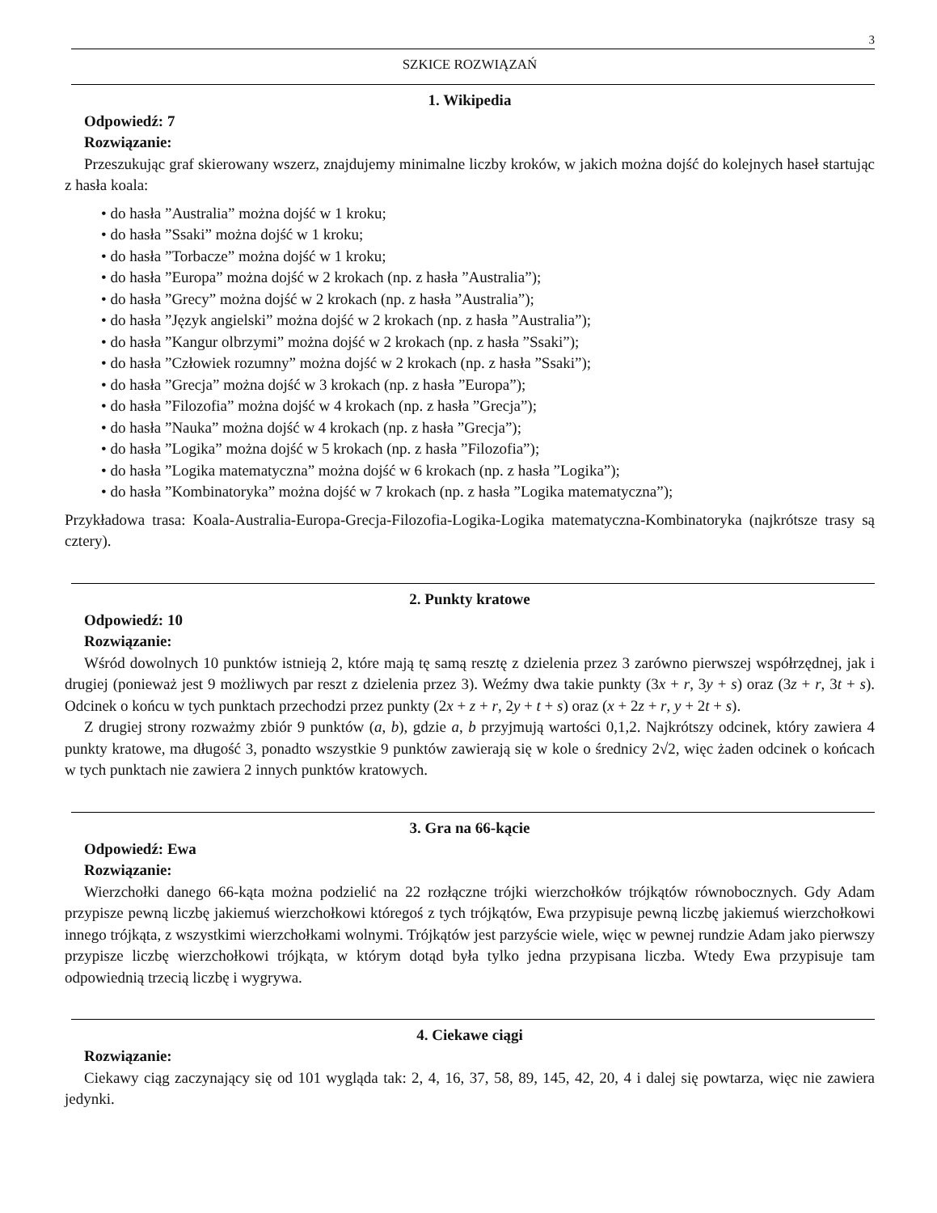3
SZKICE ROZWIĄZAŃ
1. Wikipedia
Odpowiedź: 7
Rozwiązanie:
Przeszukując graf skierowany wszerz, znajdujemy minimalne liczby kroków, w jakich można dojść do kolejnych haseł startując z hasła koala:
do hasła ”Australia” można dojść w 1 kroku;
do hasła ”Ssaki” można dojść w 1 kroku;
do hasła ”Torbacze” można dojść w 1 kroku;
do hasła ”Europa” można dojść w 2 krokach (np. z hasła ”Australia”);
do hasła ”Grecy” można dojść w 2 krokach (np. z hasła ”Australia”);
do hasła ”Język angielski” można dojść w 2 krokach (np. z hasła ”Australia”);
do hasła ”Kangur olbrzymi” można dojść w 2 krokach (np. z hasła ”Ssaki”);
do hasła ”Człowiek rozumny” można dojść w 2 krokach (np. z hasła ”Ssaki”);
do hasła ”Grecja” można dojść w 3 krokach (np. z hasła ”Europa”);
do hasła ”Filozofia” można dojść w 4 krokach (np. z hasła ”Grecja”);
do hasła ”Nauka” można dojść w 4 krokach (np. z hasła ”Grecja”);
do hasła ”Logika” można dojść w 5 krokach (np. z hasła ”Filozofia”);
do hasła ”Logika matematyczna” można dojść w 6 krokach (np. z hasła ”Logika”);
do hasła ”Kombinatoryka” można dojść w 7 krokach (np. z hasła ”Logika matematyczna”);
Przykładowa trasa: Koala-Australia-Europa-Grecja-Filozofia-Logika-Logika matematyczna-Kombinatoryka (najkrótsze trasy są cztery).
2. Punkty kratowe
Odpowiedź: 10
Rozwiązanie:
Wśród dowolnych 10 punktów istnieją 2, które mają tę samą resztę z dzielenia przez 3 zarówno pierwszej współrzędnej, jak i drugiej (ponieważ jest 9 możliwych par reszt z dzielenia przez 3). Weźmy dwa takie punkty (3x + r, 3y + s) oraz (3z + r, 3t + s). Odcinek o końcu w tych punktach przechodzi przez punkty (2x + z + r, 2y + t + s) oraz (x + 2z + r, y + 2t + s).
Z drugiej strony rozważmy zbiór 9 punktów (a, b), gdzie a, b przyjmują wartości 0,1,2. Najkrótszy odcinek, który zawiera 4 punkty kratowe, ma długość 3, ponadto wszystkie 9 punktów zawierają się w kole o średnicy 2√2, więc żaden odcinek o końcach w tych punktach nie zawiera 2 innych punktów kratowych.
3. Gra na 66-kącie
Odpowiedź: Ewa
Rozwiązanie:
Wierzchołki danego 66-kąta można podzielić na 22 rozłączne trójki wierzchołków trójkątów równobocznych. Gdy Adam przypisze pewną liczbę jakiemuś wierzchołkowi któregoś z tych trójkątów, Ewa przypisuje pewną liczbę jakiemuś wierzchołkowi innego trójkąta, z wszystkimi wierzchołkami wolnymi. Trójkątów jest parzyście wiele, więc w pewnej rundzie Adam jako pierwszy przypisze liczbę wierzchołkowi trójkąta, w którym dotąd była tylko jedna przypisana liczba. Wtedy Ewa przypisuje tam odpowiednią trzecią liczbę i wygrywa.
4. Ciekawe ciągi
Rozwiązanie:
Ciekawy ciąg zaczynający się od 101 wygląda tak: 2, 4, 16, 37, 58, 89, 145, 42, 20, 4 i dalej się powtarza, więc nie zawiera jedynki.